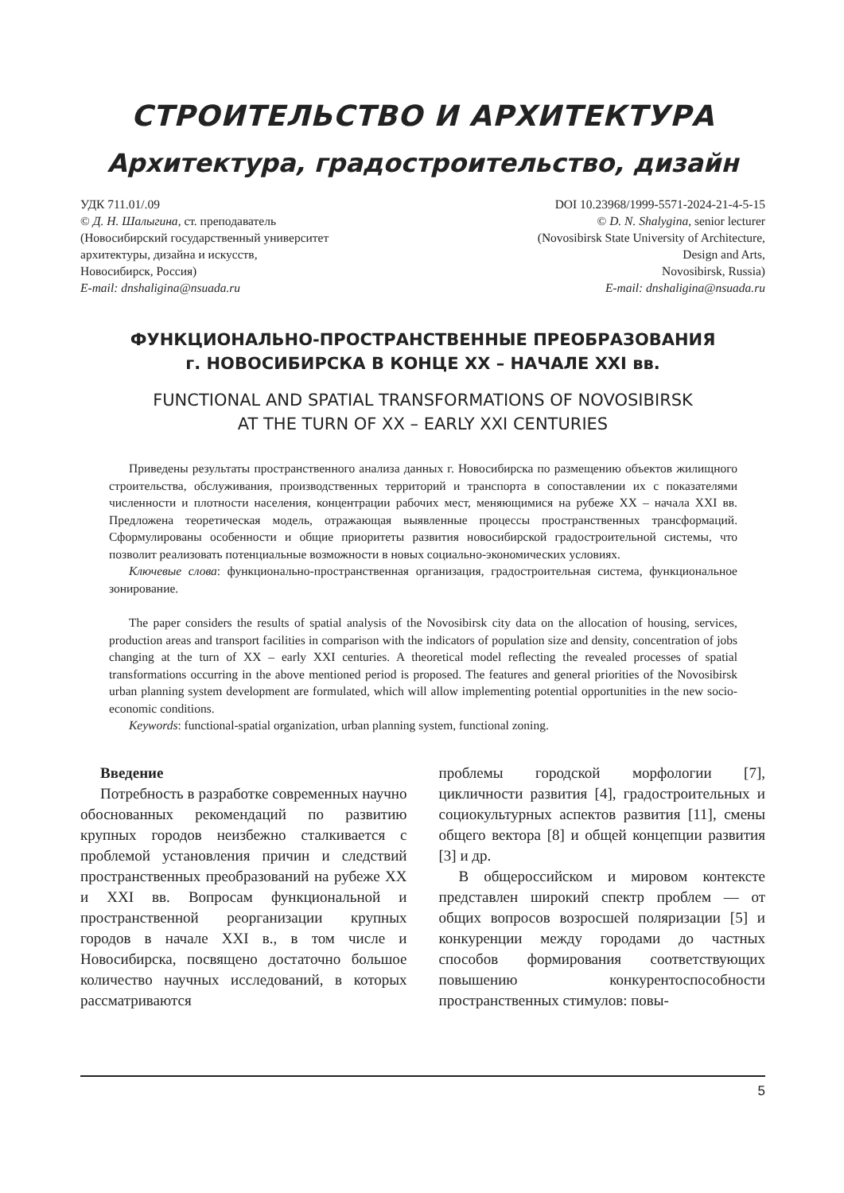СТРОИТЕЛЬСТВО И АРХИТЕКТУРА
Архитектура, градостроительство, дизайн
УДК 711.01/.09
© Д. Н. Шалыгина, ст. преподаватель
(Новосибирский государственный университет
архитектуры, дизайна и искусств,
Новосибирск, Россия)
E-mail: dnshaligina@nsuada.ru
DOI 10.23968/1999-5571-2024-21-4-5-15
© D. N. Shalygina, senior lecturer
(Novosibirsk State University of Architecture,
Design and Arts,
Novosibirsk, Russia)
E-mail: dnshaligina@nsuada.ru
ФУНКЦИОНАЛЬНО-ПРОСТРАНСТВЕННЫЕ ПРЕОБРАЗОВАНИЯ
г. НОВОСИБИРСКА В КОНЦЕ XX – НАЧАЛЕ XXI вв.
FUNCTIONAL AND SPATIAL TRANSFORMATIONS OF NOVOSIBIRSK
AT THE TURN OF XX – EARLY XXI CENTURIES
Приведены результаты пространственного анализа данных г. Новосибирска по размещению объектов жилищного строительства, обслуживания, производственных территорий и транспорта в сопоставлении их с показателями численности и плотности населения, концентрации рабочих мест, меняющимися на рубеже XX – начала XXI вв. Предложена теоретическая модель, отражающая выявленные процессы пространственных трансформаций. Сформулированы особенности и общие приоритеты развития новосибирской градостроительной системы, что позволит реализовать потенциальные возможности в новых социально-экономических условиях.
Ключевые слова: функционально-пространственная организация, градостроительная система, функциональное зонирование.
The paper considers the results of spatial analysis of the Novosibirsk city data on the allocation of housing, services, production areas and transport facilities in comparison with the indicators of population size and density, concentration of jobs changing at the turn of XX – early XXI centuries. A theoretical model reflecting the revealed processes of spatial transformations occurring in the above mentioned period is proposed. The features and general priorities of the Novosibirsk urban planning system development are formulated, which will allow implementing potential opportunities in the new socio-economic conditions.
Keywords: functional-spatial organization, urban planning system, functional zoning.
Введение
Потребность в разработке современных научно обоснованных рекомендаций по развитию крупных городов неизбежно сталкивается с проблемой установления причин и следствий пространственных преобразований на рубеже XX и XXI вв. Вопросам функциональной и пространственной реорганизации крупных городов в начале XXI в., в том числе и Новосибирска, посвящено достаточно большое количество научных исследований, в которых рассматриваются
проблемы городской морфологии [7], цикличности развития [4], градостроительных и социокультурных аспектов развития [11], смены общего вектора [8] и общей концепции развития [3] и др.
В общероссийском и мировом контексте представлен широкий спектр проблем — от общих вопросов возросшей поляризации [5] и конкуренции между городами до частных способов формирования соответствующих повышению конкурентоспособности пространственных стимулов: повы-
5